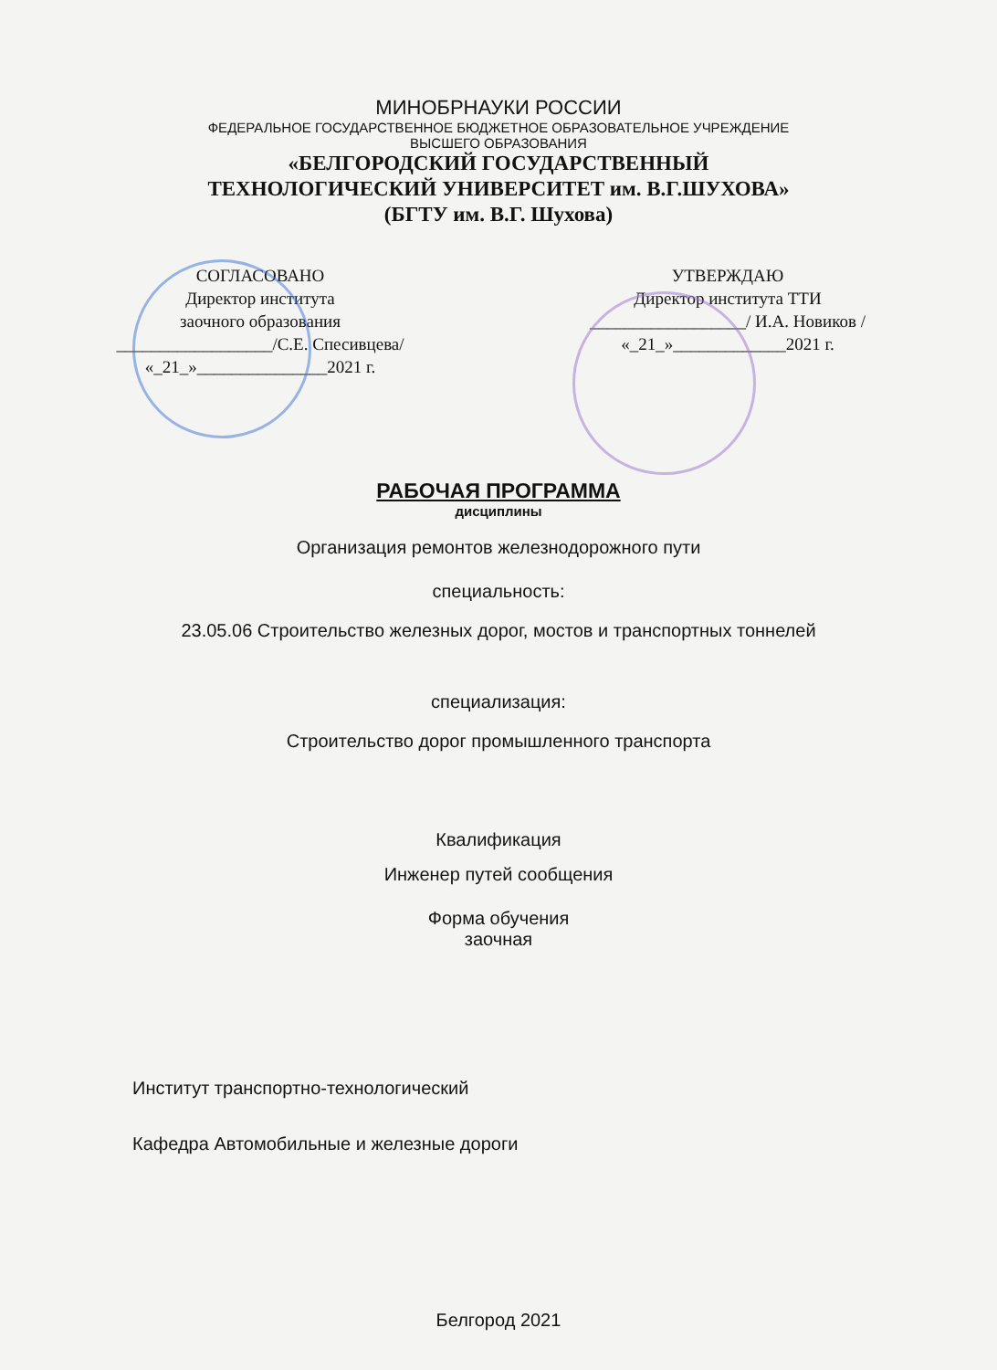МИНОБРНАУКИ РОССИИ
ФЕДЕРАЛЬНОЕ ГОСУДАРСТВЕННОЕ БЮДЖЕТНОЕ ОБРАЗОВАТЕЛЬНОЕ УЧРЕЖДЕНИЕ
ВЫСШЕГО ОБРАЗОВАНИЯ
«БЕЛГОРОДСКИЙ ГОСУДАРСТВЕННЫЙ
ТЕХНОЛОГИЧЕСКИЙ УНИВЕРСИТЕТ им. В.Г.ШУХОВА»
(БГТУ им. В.Г. Шухова)
СОГЛАСОВАНО
Директор института
заочного образования
__________________/С.Е. Спесивцева/
«_21_»_______________2021 г.
УТВЕРЖДАЮ
Директор института ТТИ
__________________/ И.А. Новиков /
«_21_»_____________2021 г.
РАБОЧАЯ ПРОГРАММА
дисциплины
Организация ремонтов железнодорожного пути
специальность:
23.05.06 Строительство железных дорог, мостов и транспортных тоннелей
специализация:
Строительство дорог промышленного транспорта
Квалификация
Инженер путей сообщения
Форма обучения
заочная
Институт транспортно-технологический
Кафедра Автомобильные и железные дороги
Белгород 2021